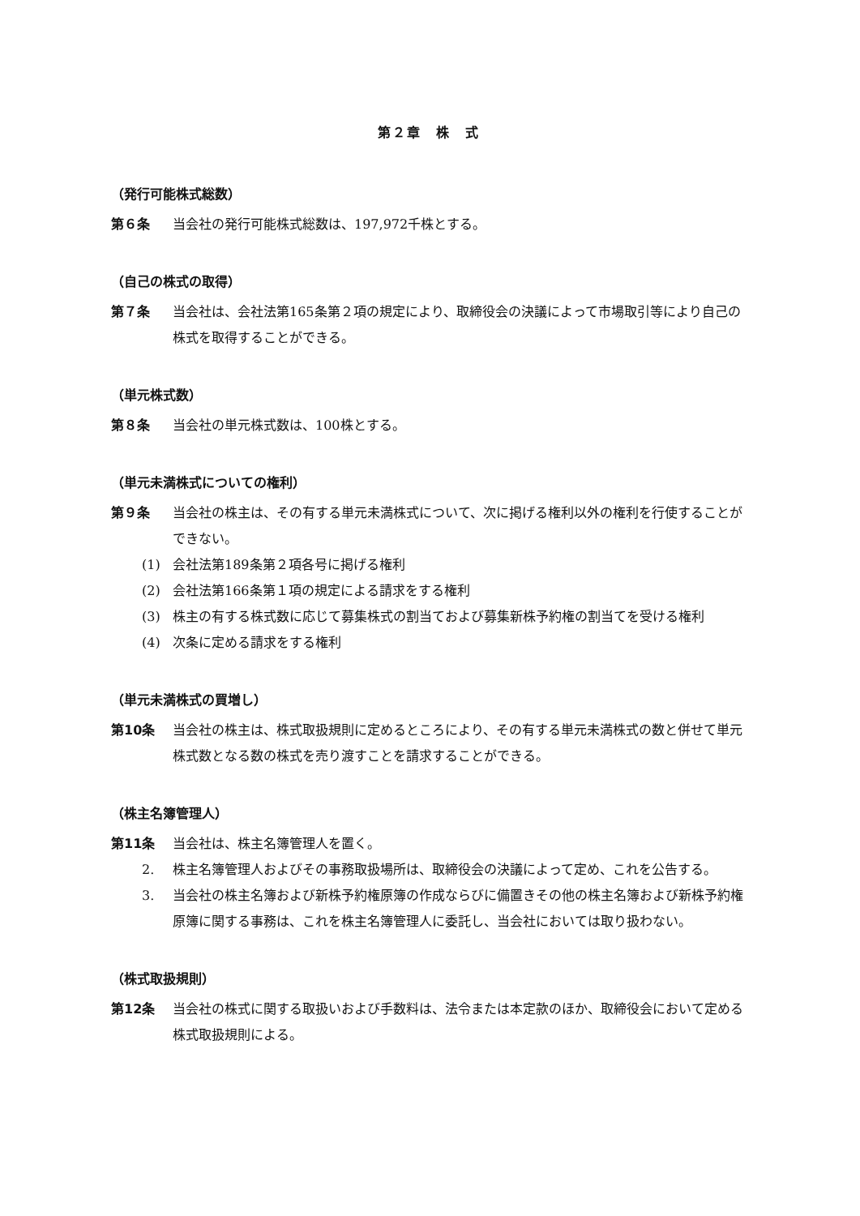第２章　株　式
（発行可能株式総数）
第６条 当会社の発行可能株式総数は、197,972千株とする。
（自己の株式の取得）
第７条 当会社は、会社法第165条第２項の規定により、取締役会の決議によって市場取引等により自己の株式を取得することができる。
（単元株式数）
第８条 当会社の単元株式数は、100株とする。
（単元未満株式についての権利）
第９条 当会社の株主は、その有する単元未満株式について、次に掲げる権利以外の権利を行使することができない。
(1) 会社法第189条第２項各号に掲げる権利
(2) 会社法第166条第１項の規定による請求をする権利
(3) 株主の有する株式数に応じて募集株式の割当ておよび募集新株予約権の割当てを受ける権利
(4) 次条に定める請求をする権利
（単元未満株式の買増し）
第10条 当会社の株主は、株式取扱規則に定めるところにより、その有する単元未満株式の数と併せて単元株式数となる数の株式を売り渡すことを請求することができる。
（株主名簿管理人）
第11条 当会社は、株主名簿管理人を置く。
2. 株主名簿管理人およびその事務取扱場所は、取締役会の決議によって定め、これを公告する。
3. 当会社の株主名簿および新株予約権原簿の作成ならびに備置きその他の株主名簿および新株予約権原簿に関する事務は、これを株主名簿管理人に委託し、当会社においては取り扱わない。
（株式取扱規則）
第12条 当会社の株式に関する取扱いおよび手数料は、法令または本定款のほか、取締役会において定める株式取扱規則による。